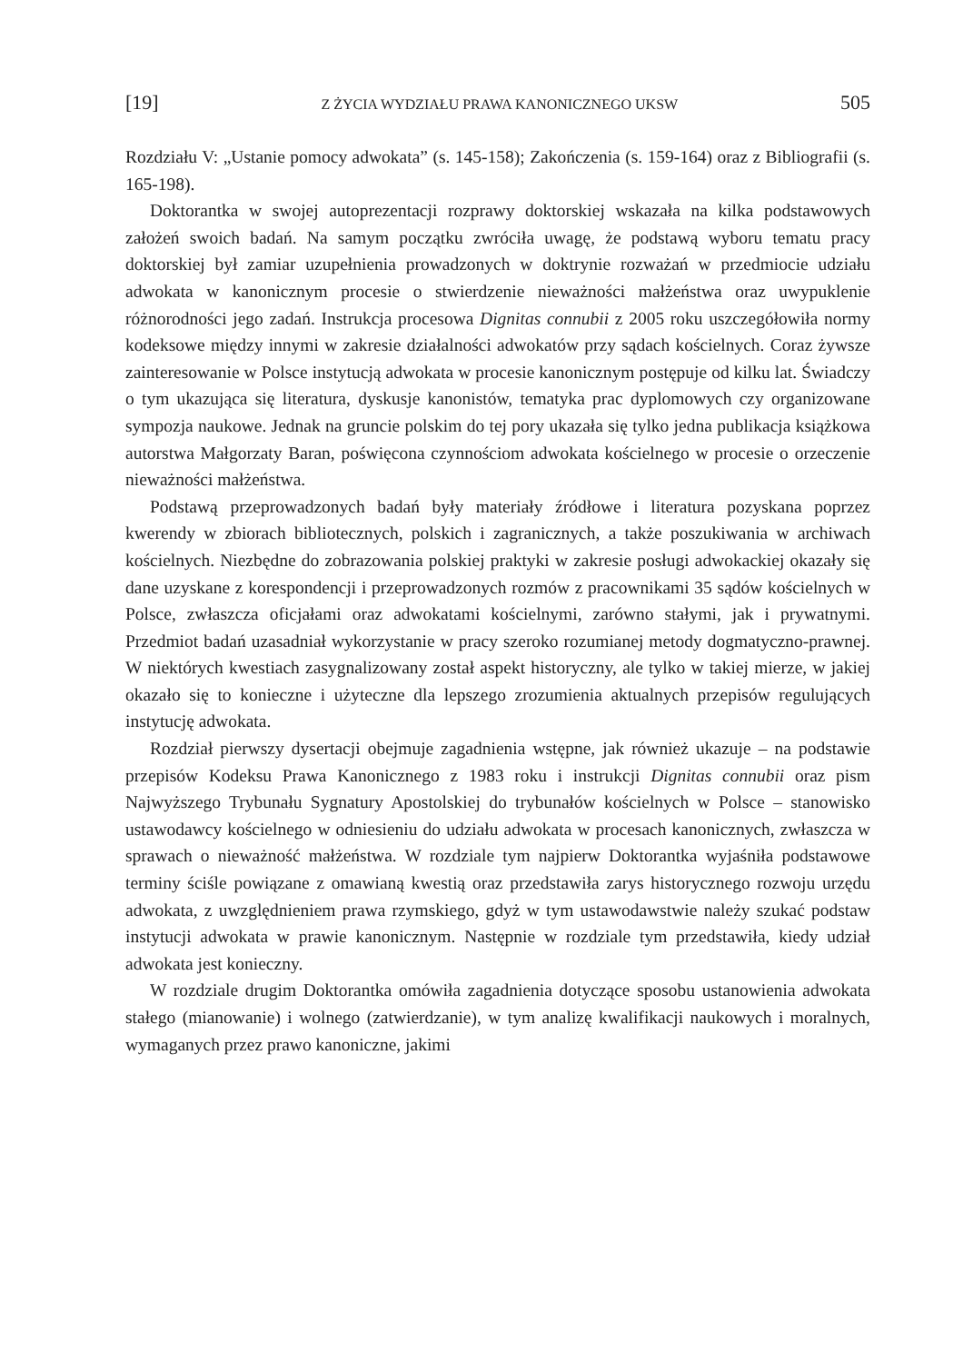[19] Z ŻYCIA WYDZIAŁU PRAWA KANONICZNEGO UKSW 505
Rozdziału V: „Ustanie pomocy adwokata” (s. 145-158); Zakończenia (s. 159-164) oraz z Bibliografii (s. 165-198).
Doktorantka w swojej autoprezentacji rozprawy doktorskiej wskazała na kilka podstawowych założeń swoich badań. Na samym początku zwróciła uwagę, że podstawą wyboru tematu pracy doktorskiej był zamiar uzupełnienia prowadzonych w doktrynie rozważań w przedmiocie udziału adwokata w kanonicznym procesie o stwierdzenie nieważności małżeństwa oraz uwypuklenie różnorodności jego zadań. Instrukcja procesowa Dignitas connubii z 2005 roku uszczegółowiła normy kodeksowe między innymi w zakresie działalności adwokatów przy sądach kościelnych. Coraz żywsze zainteresowanie w Polsce instytucją adwokata w procesie kanonicznym postępuje od kilku lat. Świadczy o tym ukazująca się literatura, dyskusje kanonistów, tematyka prac dyplomowych czy organizowane sympozja naukowe. Jednak na gruncie polskim do tej pory ukazała się tylko jedna publikacja książkowa autorstwa Małgorzaty Baran, poświęcona czynnościom adwokata kościelnego w procesie o orzeczenie nieważności małżeństwa.
Podstawą przeprowadzonych badań były materiały źródłowe i literatura pozyskana poprzez kwerendy w zbiorach bibliotecznych, polskich i zagranicznych, a także poszukiwania w archiwach kościelnych. Niezbędne do zobrazowania polskiej praktyki w zakresie posługi adwokackiej okazały się dane uzyskane z korespondencji i przeprowadzonych rozmów z pracownikami 35 sądów kościelnych w Polsce, zwłaszcza oficjałami oraz adwokatami kościelnymi, zarówno stałymi, jak i prywatnymi. Przedmiot badań uzasadniał wykorzystanie w pracy szeroko rozumianej metody dogmatyczno-prawnej. W niektórych kwestiach zasygnalizowany został aspekt historyczny, ale tylko w takiej mierze, w jakiej okazało się to konieczne i użyteczne dla lepszego zrozumienia aktualnych przepisów regulujących instytucję adwokata.
Rozdział pierwszy dysertacji obejmuje zagadnienia wstępne, jak również ukazuje – na podstawie przepisów Kodeksu Prawa Kanonicznego z 1983 roku i instrukcji Dignitas connubii oraz pism Najwyższego Trybunału Sygnatury Apostolskiej do trybunałów kościelnych w Polsce – stanowisko ustawodawcy kościelnego w odniesieniu do udziału adwokata w procesach kanonicznych, zwłaszcza w sprawach o nieważność małżeństwa. W rozdziale tym najpierw Doktorantka wyjaśniła podstawowe terminy ściśle powiązane z omawianą kwestią oraz przedstawiła zarys historycznego rozwoju urzędu adwokata, z uwzględnieniem prawa rzymskiego, gdyż w tym ustawodawstwie należy szukać podstaw instytucji adwokata w prawie kanonicznym. Następnie w rozdziale tym przedstawiła, kiedy udział adwokata jest konieczny.
W rozdziale drugim Doktorantka omówiła zagadnienia dotyczące sposobu ustanowienia adwokata stałego (mianowanie) i wolnego (zatwierdzanie), w tym analizę kwalifikacji naukowych i moralnych, wymaganych przez prawo kanoniczne, jakimi